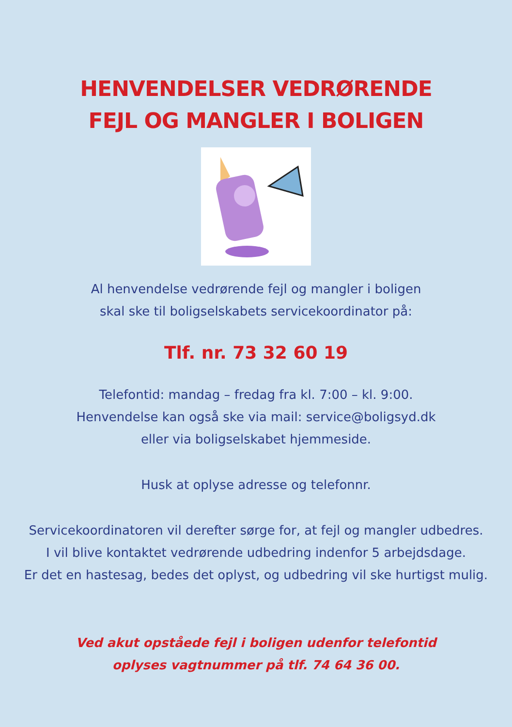HENVENDELSER VEDRØRENDE
FEJL OG MANGLER I BOLIGEN
Al henvendelse vedrørende fejl og mangler i boligen
skal ske til boligselskabets servicekoordinator på:
Tlf. nr. 73 32 60 19
Telefontid: mandag – fredag fra kl. 7:00 – kl. 9:00.
Henvendelse kan også ske via mail: service@boligsyd.dk
eller via boligselskabet hjemmeside.
Husk at oplyse adresse og telefonnr.
Servicekoordinatoren vil derefter sørge for, at fejl og mangler udbedres.
I vil blive kontaktet vedrørende udbedring indenfor 5 arbejdsdage.
Er det en hastesag, bedes det oplyst, og udbedring vil ske hurtigst mulig.
Ved akut opståede fejl i boligen udenfor telefontid
oplyses vagtnummer på tlf. 74 64 36 00.